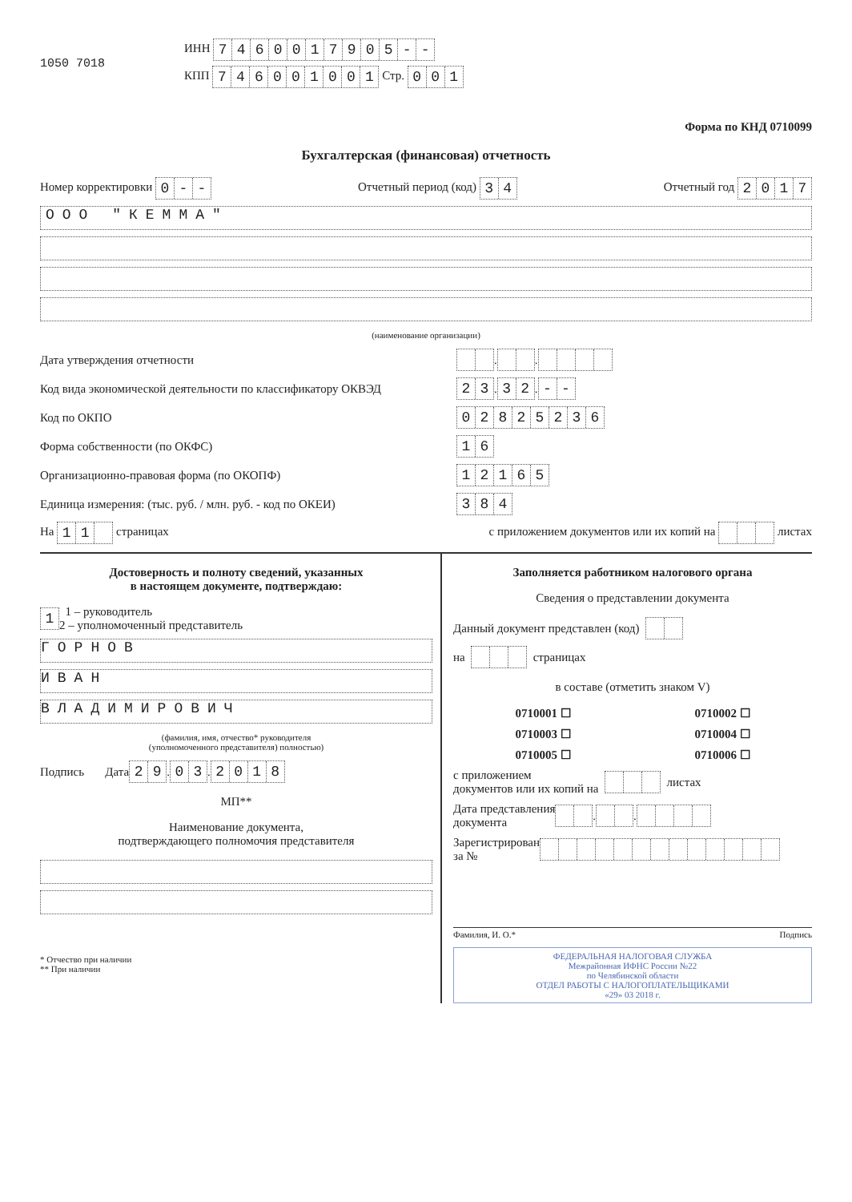1050 7018
ИНН 7460017905 - -
КПП 746001001 Стр. 001
Форма по КНД 0710099
Бухгалтерская (финансовая) отчетность
Номер корректировки 0 - - Отчетный период (код) 34 Отчетный год 2017
ООО "КЕММА"
(наименование организации)
Дата утверждения отчетности . .
Код вида экономической деятельности по классификатору ОКВЭД 23 . 32 . - -
Код по ОКПО 02825236
Форма собственности (по ОКФС) 16
Организационно-правовая форма (по ОКОПФ) 12165
Единица измерения: (тыс. руб. / млн. руб. - код по ОКЕИ) 384
На 11 страницах с приложением документов или их копий на листах
Достоверность и полноту сведений, указанных
в настоящем документе, подтверждаю:
1 1 – руководитель
2 – уполномоченный представитель
ГОРНОВ
ИВАН
ВЛАДИМИРОВИЧ
(фамилия, имя, отчество* руководителя
(уполномоченного представителя) полностью)
Подпись Дата 29 . 03 . 2018
МП**
Наименование документа,
подтверждающего полномочия представителя
* Отчество при наличии
** При наличии
Заполняется работником налогового органа
Сведения о представлении документа
Данный документ представлен (код)
на страницах
в составе (отметить знаком V)
0710001 ☐ 0710002 ☐
0710003 ☐ 0710004 ☐
0710005 ☐ 0710006 ☐
с приложением
документов или их копий на листах
Дата представления
документа . .
Зарегистрирован
за №
Фамилия, И. О.* Подпись
ФЕДЕРАЛЬНАЯ НАЛОГОВАЯ СЛУЖБА
Межрайонная ИФНС России №22
по Челябинской области
ОТДЕЛ РАБОТЫ С НАЛОГОПЛАТЕЛЬЩИКАМИ
«29» 03 2018 г.